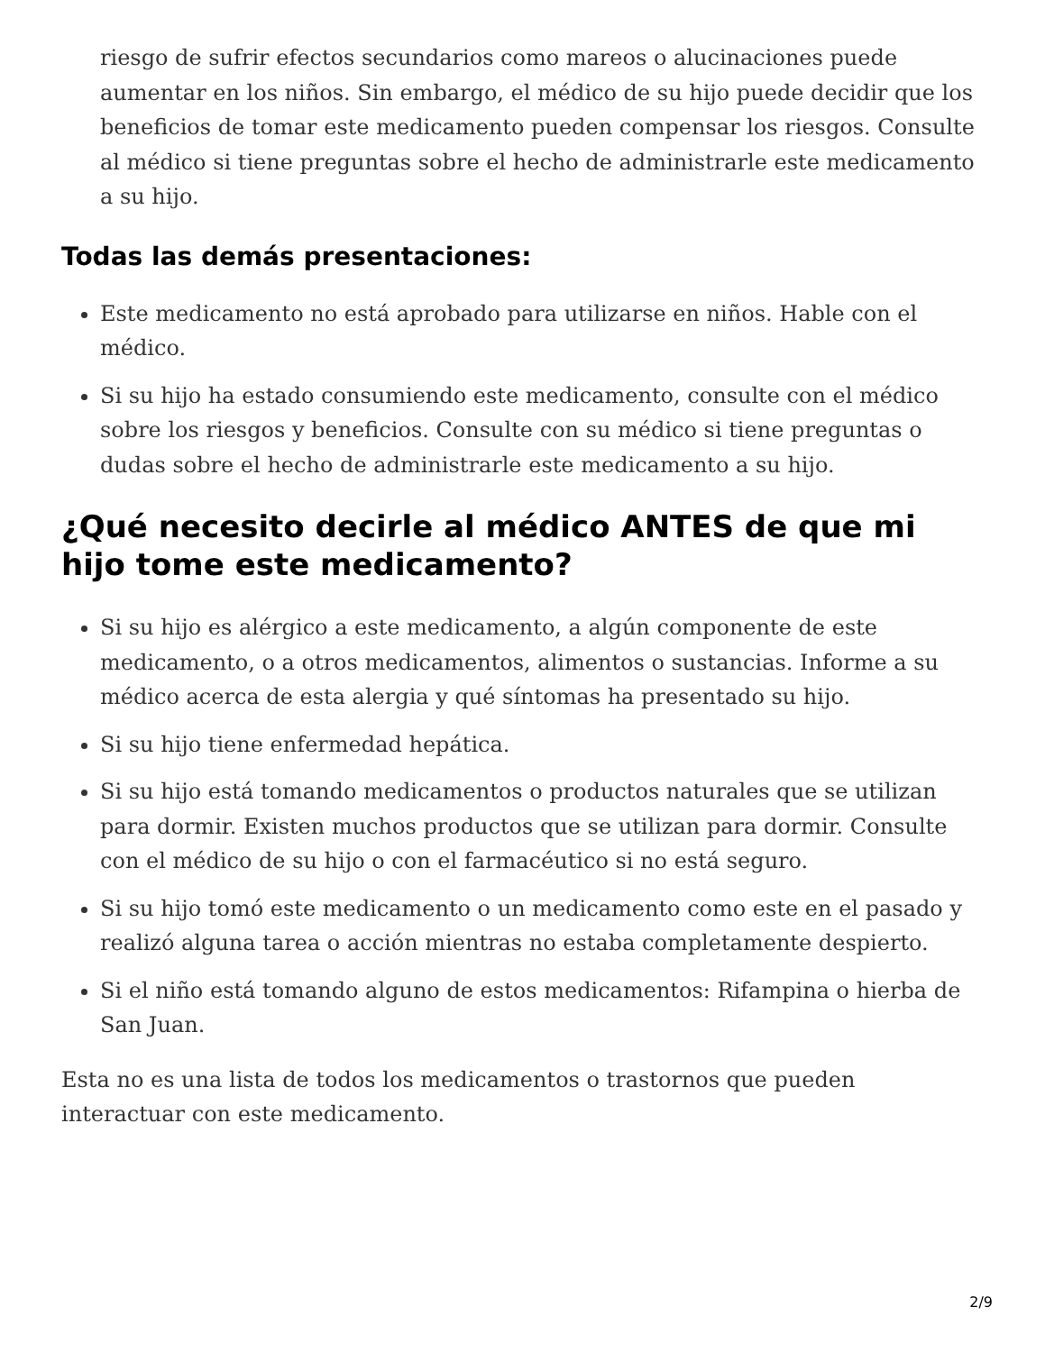riesgo de sufrir efectos secundarios como mareos o alucinaciones puede aumentar en los niños. Sin embargo, el médico de su hijo puede decidir que los beneficios de tomar este medicamento pueden compensar los riesgos. Consulte al médico si tiene preguntas sobre el hecho de administrarle este medicamento a su hijo.
Todas las demás presentaciones:
Este medicamento no está aprobado para utilizarse en niños. Hable con el médico.
Si su hijo ha estado consumiendo este medicamento, consulte con el médico sobre los riesgos y beneficios. Consulte con su médico si tiene preguntas o dudas sobre el hecho de administrarle este medicamento a su hijo.
¿Qué necesito decirle al médico ANTES de que mi hijo tome este medicamento?
Si su hijo es alérgico a este medicamento, a algún componente de este medicamento, o a otros medicamentos, alimentos o sustancias. Informe a su médico acerca de esta alergia y qué síntomas ha presentado su hijo.
Si su hijo tiene enfermedad hepática.
Si su hijo está tomando medicamentos o productos naturales que se utilizan para dormir. Existen muchos productos que se utilizan para dormir. Consulte con el médico de su hijo o con el farmacéutico si no está seguro.
Si su hijo tomó este medicamento o un medicamento como este en el pasado y realizó alguna tarea o acción mientras no estaba completamente despierto.
Si el niño está tomando alguno de estos medicamentos: Rifampina o hierba de San Juan.
Esta no es una lista de todos los medicamentos o trastornos que pueden interactuar con este medicamento.
2/9